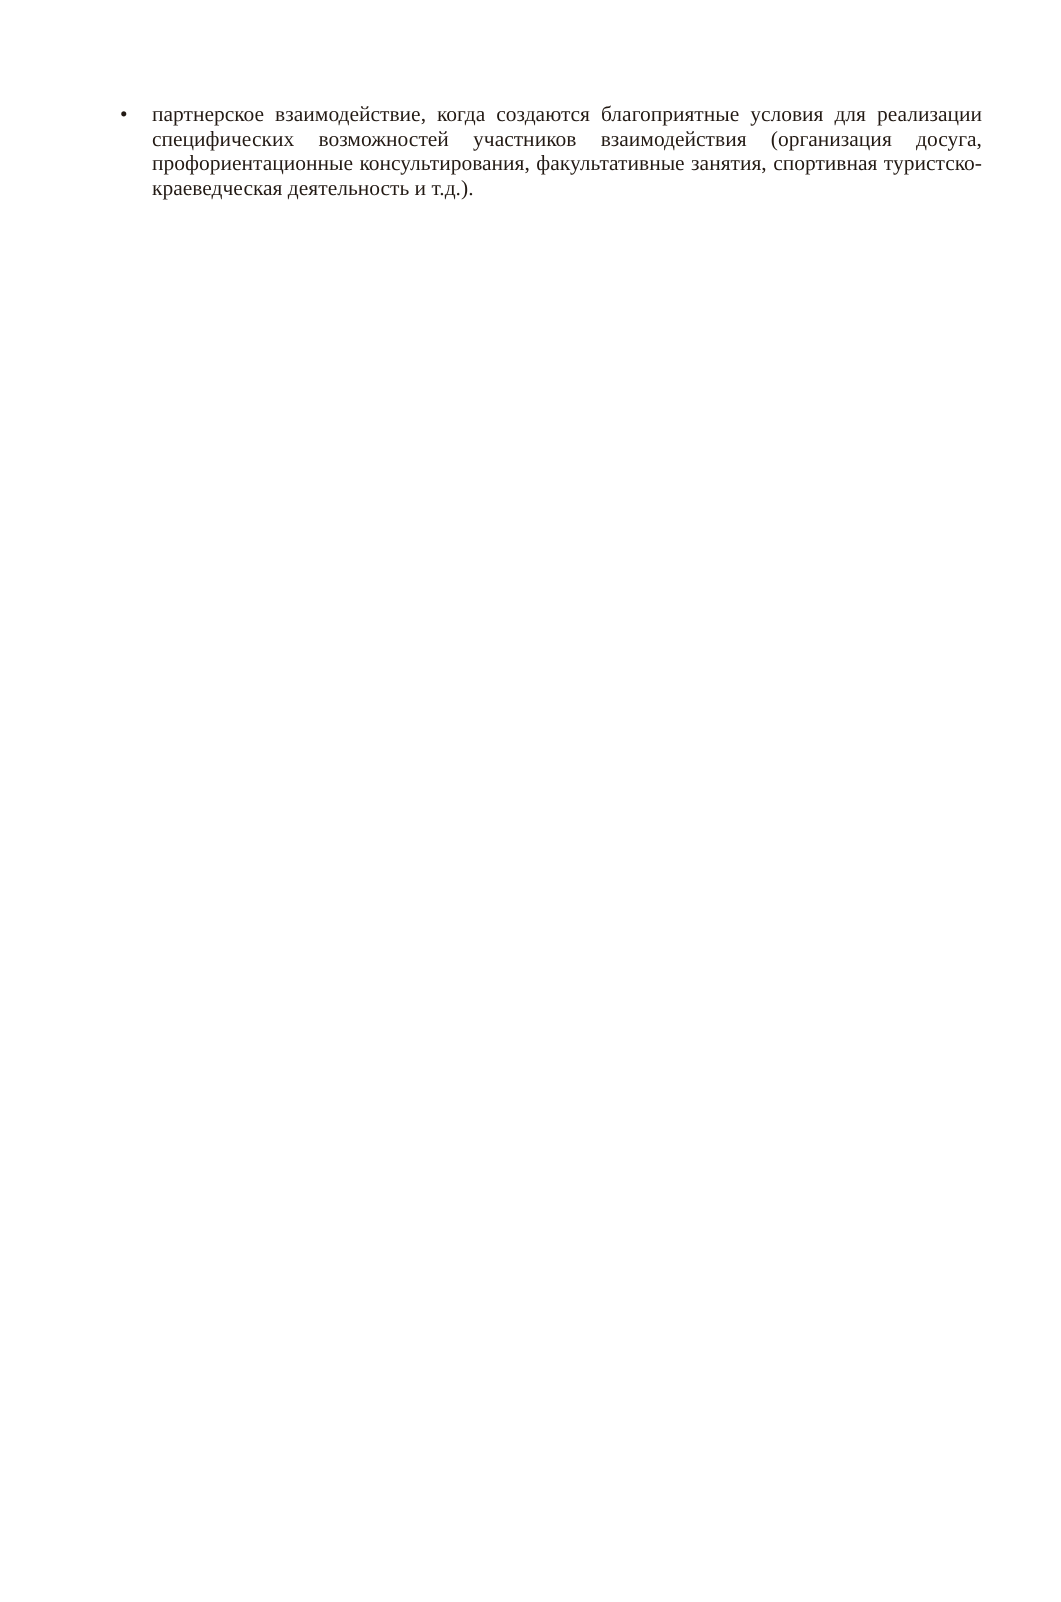• партнерское взаимодействие, когда создаются благоприятные условия для реализации специфических возможностей участников взаимодействия (организация досуга, профориентационные консультирования, факультативные занятия, спортивная туристско-краеведческая деятельность и т.д.).